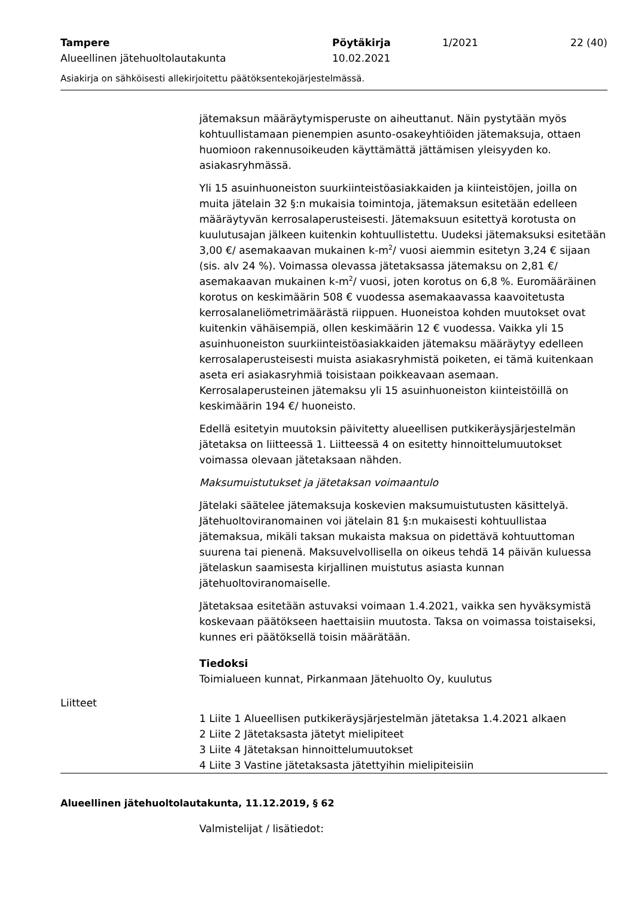Tampere
Alueellinen jätehuoltolautakunta
Pöytäkirja
10.02.2021
1/2021 22 (40)
Asiakirja on sähköisesti allekirjoitettu päätöksentekojärjestelmässä.
jätemaksun määräytymisperuste on aiheuttanut. Näin pystytään myös kohtuullistamaan pienempien asunto-osakeyhtiöiden jätemaksuja, ottaen huomioon rakennusoikeuden käyttämättä jättämisen yleisyyden ko. asiakasryhmässä.
Yli 15 asuinhuoneiston suurkiinteistöasiakkaiden ja kiinteistöjen, joilla on muita jätelain 32 §:n mukaisia toimintoja, jätemaksun esitetään edelleen määräytyvän kerrosalaperusteisesti. Jätemaksuun esitettyä korotusta on kuulutusajan jälkeen kuitenkin kohtuullistettu. Uudeksi jätemaksuksi esitetään 3,00 €/ asemakaavan mukainen k-m<sup>2</sup>/ vuosi aiemmin esitetyn 3,24 € sijaan (sis. alv 24 %). Voimassa olevassa jätetaksassa jätemaksu on 2,81 €/ asemakaavan mukainen k-m<sup>2</sup>/ vuosi, joten korotus on 6,8 %. Euromääräinen korotus on keskimäärin 508 € vuodessa asemakaavassa kaavoitetusta kerrosalaneliömetrimäärästä riippuen. Huoneistoa kohden muutokset ovat kuitenkin vähäisempiä, ollen keskimäärin 12 € vuodessa. Vaikka yli 15 asuinhuoneiston suurkiinteistöasiakkaiden jätemaksu määräytyy edelleen kerrosalaperusteisesti muista asiakasryhmistä poiketen, ei tämä kuitenkaan aseta eri asiakasryhmiä toisistaan poikkeavaan asemaan. Kerrosalaperusteinen jätemaksu yli 15 asuinhuoneiston kiinteistöillä on keskimäärin 194 €/ huoneisto.
Edellä esitetyin muutoksin päivitetty alueellisen putkikeräysjärjestelmän jätetaksa on liitteessä 1. Liitteessä 4 on esitetty hinnoittelumuutokset voimassa olevaan jätetaksaan nähden.
Maksumuistutukset ja jätetaksan voimaantulo
Jätelaki säätelee jätemaksuja koskevien maksumuistutusten käsittelyä. Jätehuoltoviranomainen voi jätelain 81 §:n mukaisesti kohtuullistaa jätemaksua, mikäli taksan mukaista maksua on pidettävä kohtuuttoman suurena tai pienenä. Maksuvelvollisella on oikeus tehdä 14 päivän kuluessa jätelaskun saamisesta kirjallinen muistutus asiasta kunnan jätehuoltoviranomaiselle.
Jätetaksaa esitetään astuvaksi voimaan 1.4.2021, vaikka sen hyväksymistä koskevaan päätökseen haettaisiin muutosta. Taksa on voimassa toistaiseksi, kunnes eri päätöksellä toisin määrätään.
Tiedoksi
Toimialueen kunnat, Pirkanmaan Jätehuolto Oy, kuulutus
Liitteet
1 Liite 1 Alueellisen putkikeräysjärjestelmän jätetaksa 1.4.2021 alkaen
2 Liite 2 Jätetaksasta jätetyt mielipiteet
3 Liite 4 Jätetaksan hinnoittelumuutokset
4 Liite 3 Vastine jätetaksasta jätettyihin mielipiteisiin
Alueellinen jätehuoltolautakunta, 11.12.2019, § 62
Valmistelijat / lisätiedot: